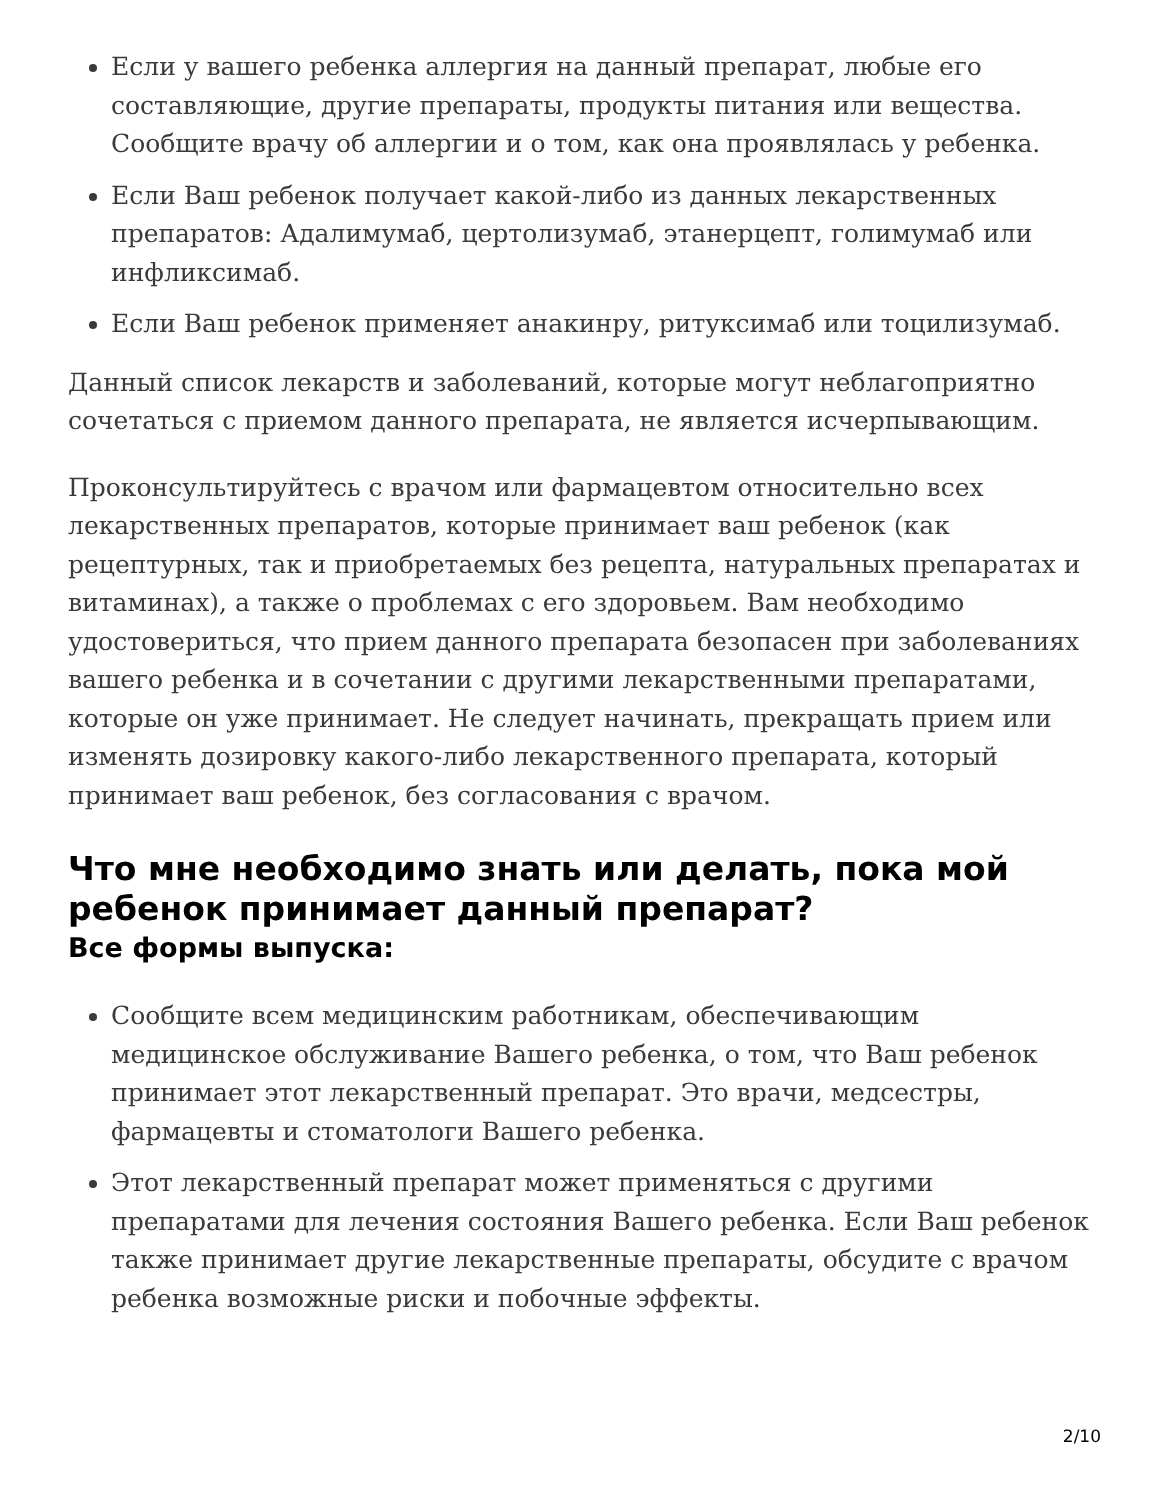Если у вашего ребенка аллергия на данный препарат, любые его составляющие, другие препараты, продукты питания или вещества. Сообщите врачу об аллергии и о том, как она проявлялась у ребенка.
Если Ваш ребенок получает какой-либо из данных лекарственных препаратов: Адалимумаб, цертолизумаб, этанерцепт, голимумаб или инфликсимаб.
Если Ваш ребенок применяет анакинру, ритуксимаб или тоцилизумаб.
Данный список лекарств и заболеваний, которые могут неблагоприятно сочетаться с приемом данного препарата, не является исчерпывающим.
Проконсультируйтесь с врачом или фармацевтом относительно всех лекарственных препаратов, которые принимает ваш ребенок (как рецептурных, так и приобретаемых без рецепта, натуральных препаратах и витаминах), а также о проблемах с его здоровьем. Вам необходимо удостовериться, что прием данного препарата безопасен при заболеваниях вашего ребенка и в сочетании с другими лекарственными препаратами, которые он уже принимает. Не следует начинать, прекращать прием или изменять дозировку какого-либо лекарственного препарата, который принимает ваш ребенок, без согласования с врачом.
Что мне необходимо знать или делать, пока мой ребенок принимает данный препарат?
Все формы выпуска:
Сообщите всем медицинским работникам, обеспечивающим медицинское обслуживание Вашего ребенка, о том, что Ваш ребенок принимает этот лекарственный препарат. Это врачи, медсестры, фармацевты и стоматологи Вашего ребенка.
Этот лекарственный препарат может применяться с другими препаратами для лечения состояния Вашего ребенка. Если Ваш ребенок также принимает другие лекарственные препараты, обсудите с врачом ребенка возможные риски и побочные эффекты.
2/10